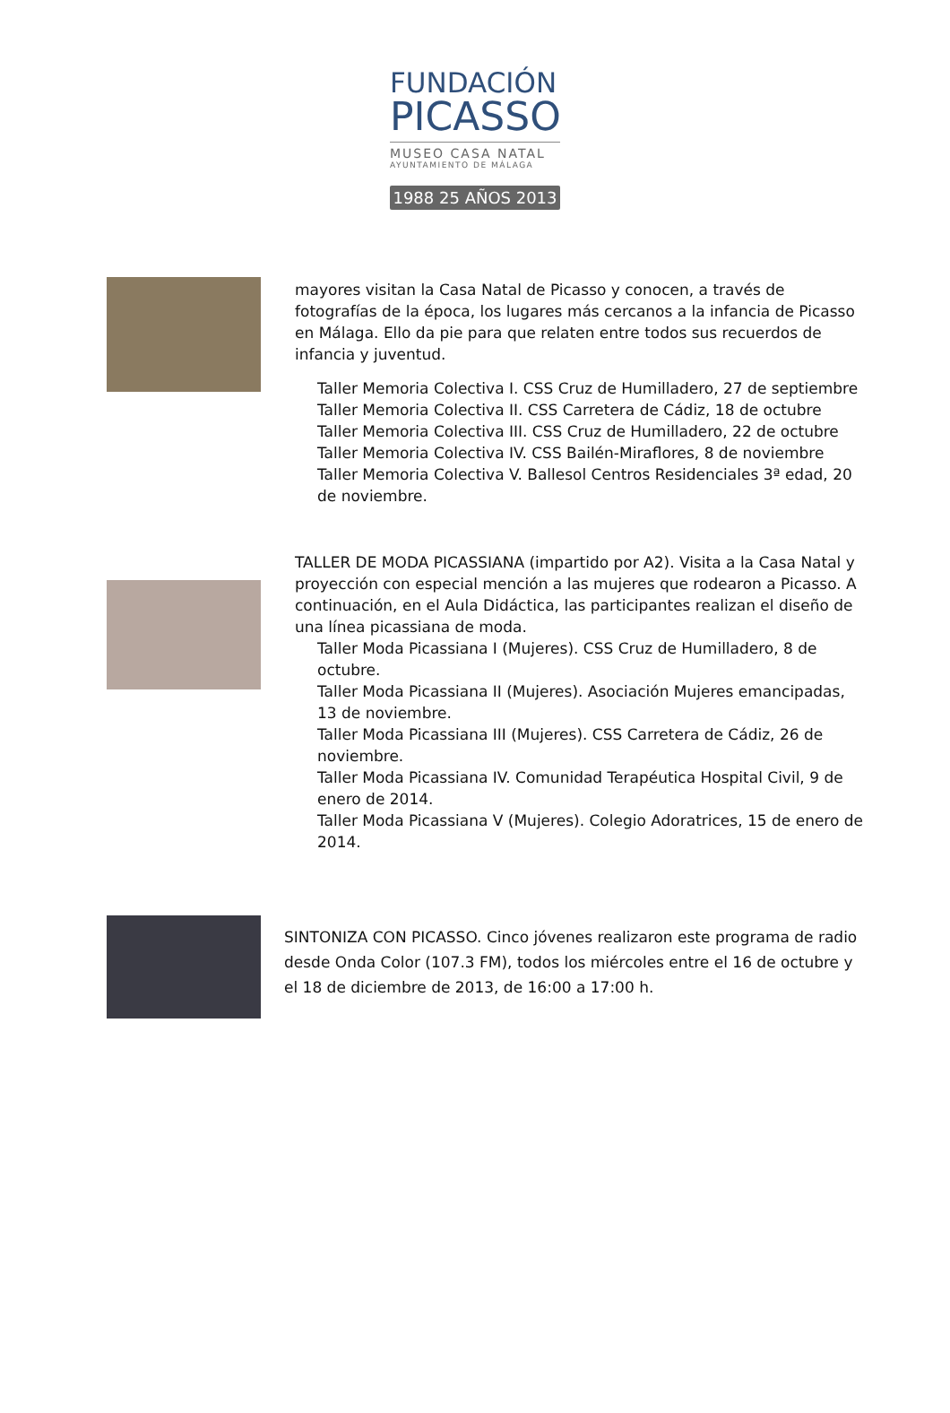FUNDACIÓN
PICASSO
MUSEO CASA NATAL
AYUNTAMIENTO DE MÁLAGA
1988 25 AÑOS 2013
mayores visitan la Casa Natal de Picasso y conocen, a través de fotografías de la época, los lugares más cercanos a la infancia de Picasso en Málaga. Ello da pie para que relaten entre todos sus recuerdos de infancia y juventud.
Taller Memoria Colectiva I. CSS Cruz de Humilladero, 27 de septiembre
Taller Memoria Colectiva II. CSS Carretera de Cádiz, 18 de octubre
Taller Memoria Colectiva III. CSS Cruz de Humilladero, 22 de octubre
Taller Memoria Colectiva IV. CSS Bailén-Miraflores, 8 de noviembre
Taller Memoria Colectiva V. Ballesol Centros Residenciales 3ª edad, 20 de noviembre.
TALLER DE MODA PICASSIANA (impartido por A2). Visita a la Casa Natal y proyección con especial mención a las mujeres que rodearon a Picasso. A continuación, en el Aula Didáctica, las participantes realizan el diseño de una línea picassiana de moda.
Taller Moda Picassiana I (Mujeres). CSS Cruz de Humilladero, 8 de octubre.
Taller Moda Picassiana II (Mujeres). Asociación Mujeres emancipadas, 13 de noviembre.
Taller Moda Picassiana III (Mujeres). CSS Carretera de Cádiz, 26 de noviembre.
Taller Moda Picassiana IV. Comunidad Terapéutica Hospital Civil, 9 de enero de 2014.
Taller Moda Picassiana V (Mujeres). Colegio Adoratrices, 15 de enero de 2014.
SINTONIZA CON PICASSO. Cinco jóvenes realizaron este programa de radio desde Onda Color (107.3 FM), todos los miércoles entre el 16 de octubre y el 18 de diciembre de 2013, de 16:00 a 17:00 h.